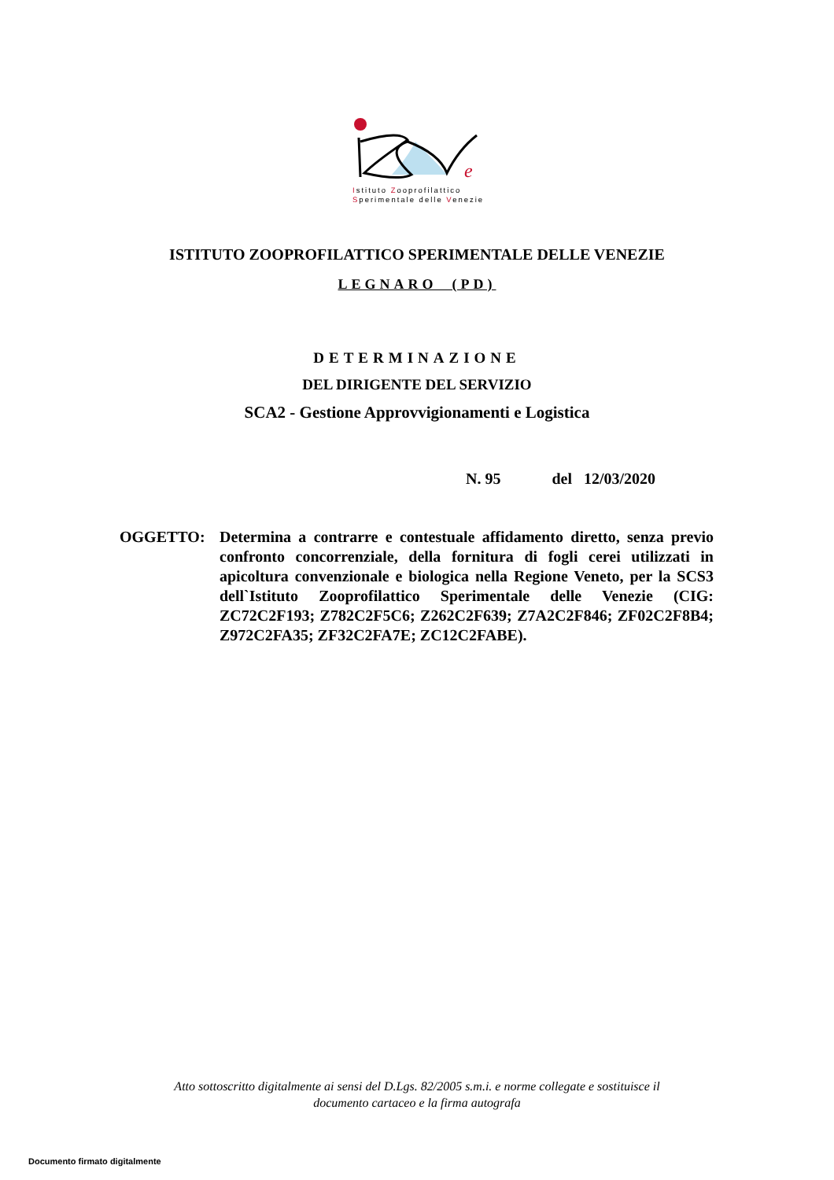e
Istituto Zooprofilattico
Sperimentale delle Venezie
ISTITUTO ZOOPROFILATTICO SPERIMENTALE DELLE VENEZIE
LEGNARO (PD)
DETERMINAZIONE
DEL DIRIGENTE DEL SERVIZIO
SCA2 - Gestione Approvvigionamenti e Logistica
N. 95 del 12/03/2020
OGGETTO: Determina a contrarre e contestuale affidamento diretto, senza previo confronto concorrenziale, della fornitura di fogli cerei utilizzati in apicoltura convenzionale e biologica nella Regione Veneto, per la SCS3 dell`Istituto Zooprofilattico Sperimentale delle Venezie (CIG: ZC72C2F193; Z782C2F5C6; Z262C2F639; Z7A2C2F846; ZF02C2F8B4; Z972C2FA35; ZF32C2FA7E; ZC12C2FABE).
Atto sottoscritto digitalmente ai sensi del D.Lgs. 82/2005 s.m.i. e norme collegate e sostituisce il
documento cartaceo e la firma autografa
Documento firmato digitalmente